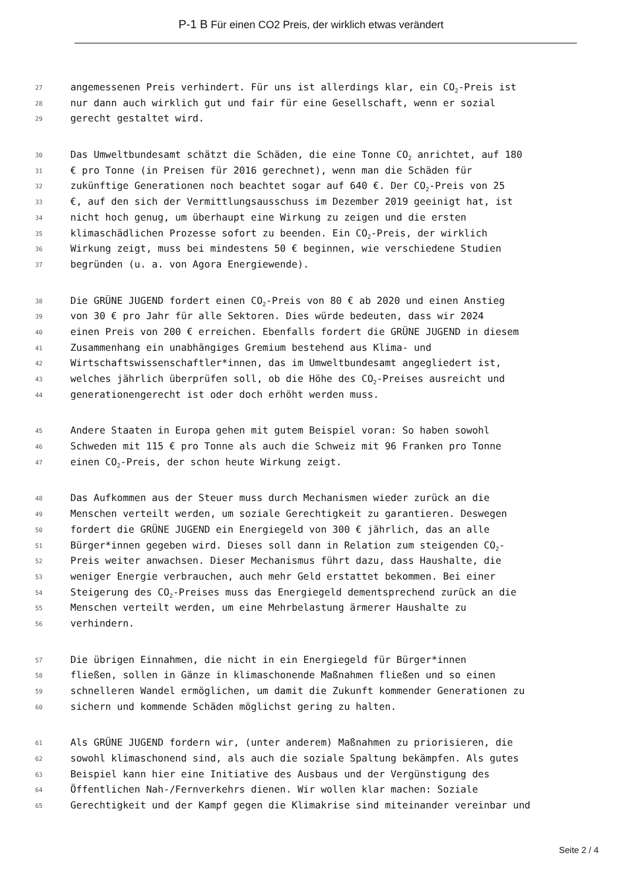P-1 B Für einen CO2 Preis, der wirklich etwas verändert
27 angemessenen Preis verhindert. Für uns ist allerdings klar, ein CO<sub>2</sub>-Preis ist
28 nur dann auch wirklich gut und fair für eine Gesellschaft, wenn er sozial
29 gerecht gestaltet wird.
30 Das Umweltbundesamt schätzt die Schäden, die eine Tonne CO<sub>2</sub> anrichtet, auf 180
31 € pro Tonne (in Preisen für 2016 gerechnet), wenn man die Schäden für
32 zukünftige Generationen noch beachtet sogar auf 640 €. Der CO<sub>2</sub>-Preis von 25
33 €, auf den sich der Vermittlungsausschuss im Dezember 2019 geeinigt hat, ist
34 nicht hoch genug, um überhaupt eine Wirkung zu zeigen und die ersten
35 klimaschädlichen Prozesse sofort zu beenden. Ein CO<sub>2</sub>-Preis, der wirklich
36 Wirkung zeigt, muss bei mindestens 50 € beginnen, wie verschiedene Studien
37 begründen (u. a. von Agora Energiewende).
38 Die GRÜNE JUGEND fordert einen CO<sub>2</sub>-Preis von 80 € ab 2020 und einen Anstieg
39 von 30 € pro Jahr für alle Sektoren. Dies würde bedeuten, dass wir 2024
40 einen Preis von 200 € erreichen. Ebenfalls fordert die GRÜNE JUGEND in diesem
41 Zusammenhang ein unabhängiges Gremium bestehend aus Klima- und
42 Wirtschaftswissenschaftler*innen, das im Umweltbundesamt angegliedert ist,
43 welches jährlich überprüfen soll, ob die Höhe des CO<sub>2</sub>-Preises ausreicht und
44 generationengerecht ist oder doch erhöht werden muss.
45 Andere Staaten in Europa gehen mit gutem Beispiel voran: So haben sowohl
46 Schweden mit 115 € pro Tonne als auch die Schweiz mit 96 Franken pro Tonne
47 einen CO<sub>2</sub>-Preis, der schon heute Wirkung zeigt.
48 Das Aufkommen aus der Steuer muss durch Mechanismen wieder zurück an die
49 Menschen verteilt werden, um soziale Gerechtigkeit zu garantieren. Deswegen
50 fordert die GRÜNE JUGEND ein Energiegeld von 300 € jährlich, das an alle
51 Bürger*innen gegeben wird. Dieses soll dann in Relation zum steigenden CO<sub>2</sub>-
52 Preis weiter anwachsen. Dieser Mechanismus führt dazu, dass Haushalte, die
53 weniger Energie verbrauchen, auch mehr Geld erstattet bekommen. Bei einer
54 Steigerung des CO<sub>2</sub>-Preises muss das Energiegeld dementsprechend zurück an die
55 Menschen verteilt werden, um eine Mehrbelastung ärmerer Haushalte zu
56 verhindern.
57 Die übrigen Einnahmen, die nicht in ein Energiegeld für Bürger*innen
58 fließen, sollen in Gänze in klimaschonende Maßnahmen fließen und so einen
59 schnelleren Wandel ermöglichen, um damit die Zukunft kommender Generationen zu
60 sichern und kommende Schäden möglichst gering zu halten.
61 Als GRÜNE JUGEND fordern wir, (unter anderem) Maßnahmen zu priorisieren, die
62 sowohl klimaschonend sind, als auch die soziale Spaltung bekämpfen. Als gutes
63 Beispiel kann hier eine Initiative des Ausbaus und der Vergünstigung des
64 Öffentlichen Nah-/Fernverkehrs dienen. Wir wollen klar machen: Soziale
65 Gerechtigkeit und der Kampf gegen die Klimakrise sind miteinander vereinbar und
Seite 2 / 4